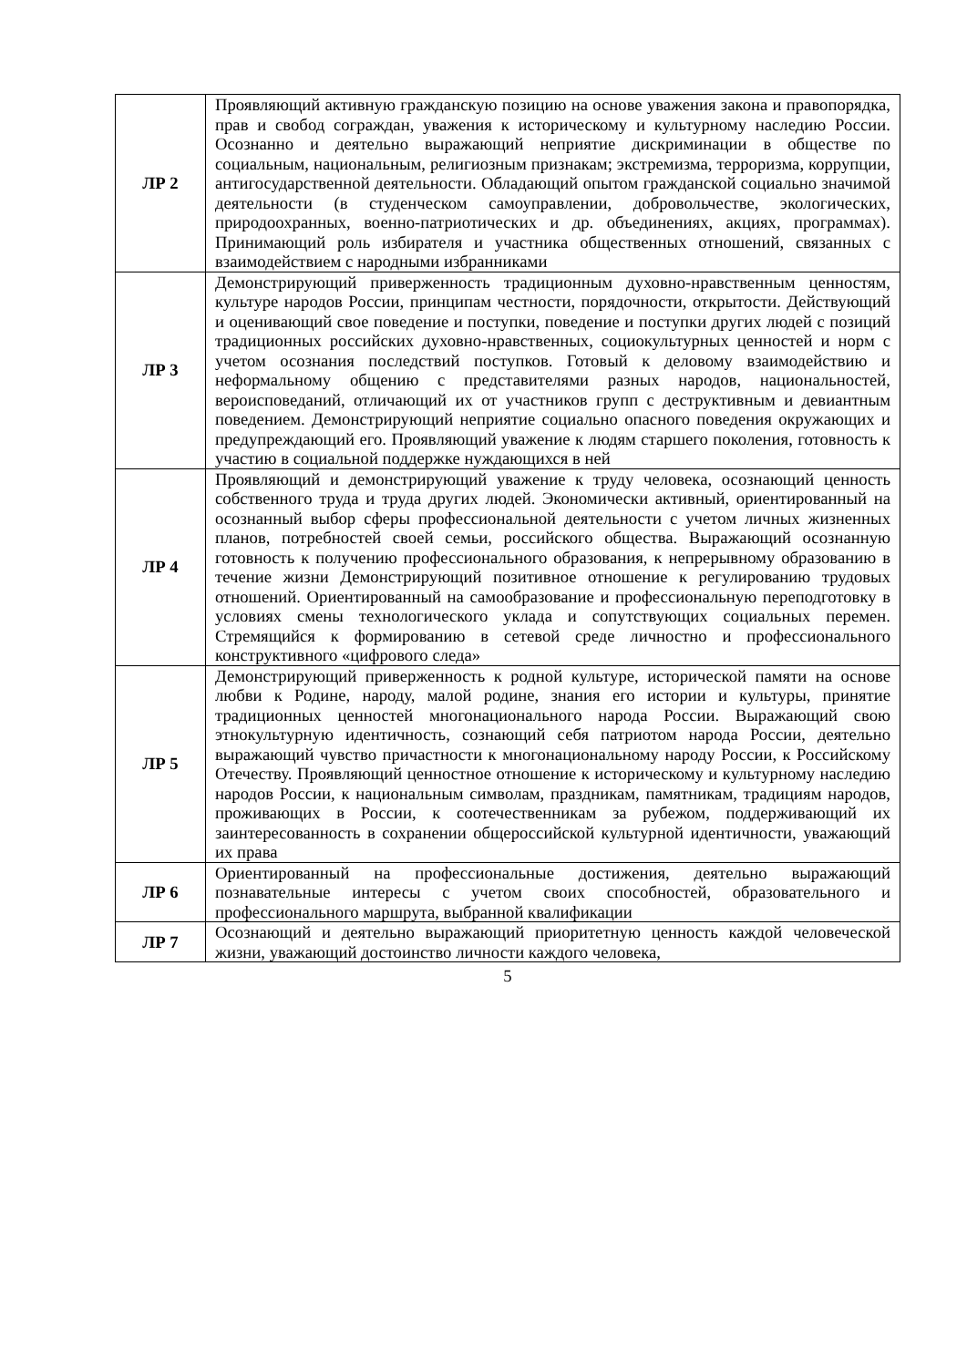| ЛР 2 | Проявляющий активную гражданскую позицию на основе уважения закона и правопорядка, прав и свобод сограждан, уважения к историческому и культурному наследию России. Осознанно и деятельно выражающий неприятие дискриминации в обществе по социальным, национальным, религиозным признакам; экстремизма, терроризма, коррупции, антигосударственной деятельности. Обладающий опытом гражданской социально значимой деятельности (в студенческом самоуправлении, добровольчестве, экологических, природоохранных, военно-патриотических и др. объединениях, акциях, программах). Принимающий роль избирателя и участника общественных отношений, связанных с взаимодействием с народными избранниками |
| ЛР 3 | Демонстрирующий приверженность традиционным духовно-нравственным ценностям, культуре народов России, принципам честности, порядочности, открытости. Действующий и оценивающий свое поведение и поступки, поведение и поступки других людей с позиций традиционных российских духовно-нравственных, социокультурных ценностей и норм с учетом осознания последствий поступков. Готовый к деловому взаимодействию и неформальному общению с представителями разных народов, национальностей, вероисповеданий, отличающий их от участников групп с деструктивным и девиантным поведением. Демонстрирующий неприятие социально опасного поведения окружающих и предупреждающий его. Проявляющий уважение к людям старшего поколения, готовность к участию в социальной поддержке нуждающихся в ней |
| ЛР 4 | Проявляющий и демонстрирующий уважение к труду человека, осознающий ценность собственного труда и труда других людей. Экономически активный, ориентированный на осознанный выбор сферы профессиональной деятельности с учетом личных жизненных планов, потребностей своей семьи, российского общества. Выражающий осознанную готовность к получению профессионального образования, к непрерывному образованию в течение жизни Демонстрирующий позитивное отношение к регулированию трудовых отношений. Ориентированный на самообразование и профессиональную переподготовку в условиях смены технологического уклада и сопутствующих социальных перемен. Стремящийся к формированию в сетевой среде личностно и профессионального конструктивного «цифрового следа» |
| ЛР 5 | Демонстрирующий приверженность к родной культуре, исторической памяти на основе любви к Родине, народу, малой родине, знания его истории и культуры, принятие традиционных ценностей многонационального народа России. Выражающий свою этнокультурную идентичность, сознающий себя патриотом народа России, деятельно выражающий чувство причастности к многонациональному народу России, к Российскому Отечеству. Проявляющий ценностное отношение к историческому и культурному наследию народов России, к национальным символам, праздникам, памятникам, традициям народов, проживающих в России, к соотечественникам за рубежом, поддерживающий их заинтересованность в сохранении общероссийской культурной идентичности, уважающий их права |
| ЛР 6 | Ориентированный на профессиональные достижения, деятельно выражающий познавательные интересы с учетом своих способностей, образовательного и профессионального маршрута, выбранной квалификации |
| ЛР 7 | Осознающий и деятельно выражающий приоритетную ценность каждой человеческой жизни, уважающий достоинство личности каждого человека, |
5